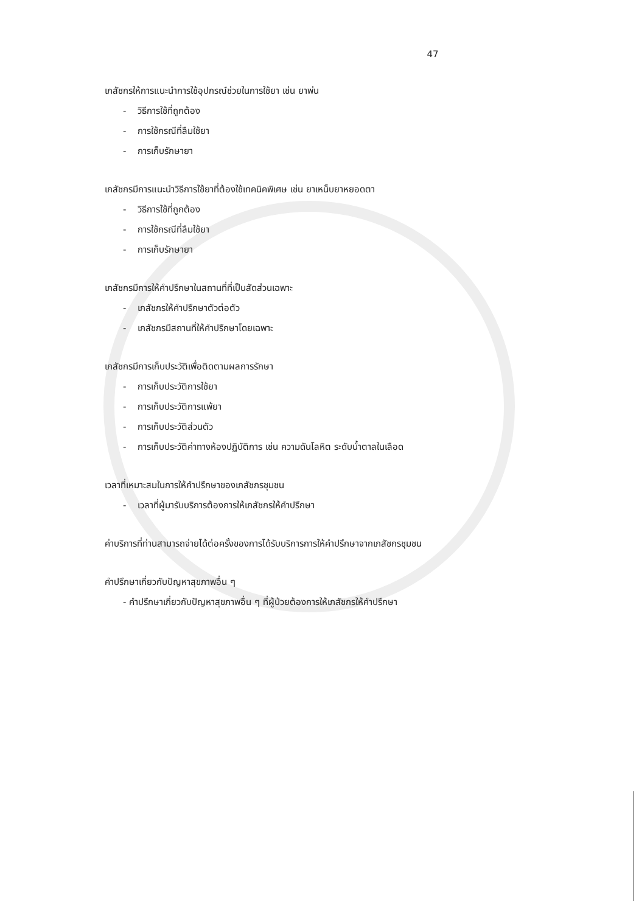47
เภสัชกรให้การแนะนำการใช้อุปกรณ์ช่วยในการใช้ยา เช่น ยาพ่น
- วิธีการใช้ที่ถูกต้อง
- การใช้กรณีที่ลืมใช้ยา
- การเก็บรักษายา
เภสัชกรมีการแนะนำวิธีการใช้ยาที่ต้องใช้เทคนิคพิเศษ เช่น ยาเหน็บยาหยอดตา
- วิธีการใช้ที่ถูกต้อง
- การใช้กรณีที่ลืมใช้ยา
- การเก็บรักษายา
เภสัชกรมีการให้คำปรึกษาในสถานที่ที่เป็นสัดส่วนเฉพาะ
- เภสัชกรให้คำปรึกษาตัวต่อตัว
- เภสัชกรมีสถานที่ให้คำปรึกษาโดยเฉพาะ
เภสัชกรมีการเก็บประวัติเพื่อติดตามผลการรักษา
- การเก็บประวัติการใช้ยา
- การเก็บประวัติการแพ้ยา
- การเก็บประวัติส่วนตัว
- การเก็บประวัติค่าทางห้องปฏิบัติการ เช่น ความดันโลหิต ระดับน้ำตาลในเลือด
เวลาที่เหมาะสมในการให้คำปรึกษาของเภสัชกรชุมชน
- เวลาที่ผู้มารับบริการต้องการให้เภสัชกรให้คำปรึกษา
ค่าบริการที่ท่านสามารถจ่ายได้ต่อครั้งของการได้รับบริการการให้คำปรึกษาจากเภสัชกรชุมชน
คำปรึกษาเกี่ยวกับปัญหาสุขภาพอื่น ๆ
- คำปรึกษาเกี่ยวกับปัญหาสุขภาพอื่น ๆ ที่ผู้ป่วยต้องการให้เภสัชกรให้คำปรึกษา